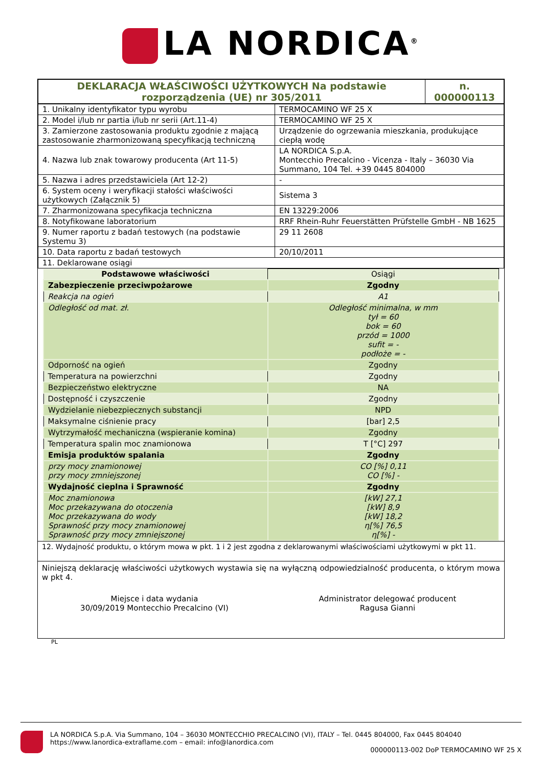LA NORDICA<sup>®</sup>
| DEKLARACJA WŁAŚCIWOŚCI UŻYTKOWYCH Na podstawie rozporządzenia (UE) nr 305/2011 | n. 000000113 |
| 1. Unikalny identyfikator typu wyrobu | TERMOCAMINO WF 25 X |
| 2. Model i/lub nr partia i/lub nr serii (Art.11-4) | TERMOCAMINO WF 25 X |
| 3. Zamierzone zastosowania produktu zgodnie z mającą zastosowanie zharmonizowaną specyfikacją techniczną | Urządzenie do ogrzewania mieszkania, produkujące ciepłą wodę |
| 4. Nazwa lub znak towarowy producenta (Art 11-5) | LA NORDICA S.p.A. Montecchio Precalcino - Vicenza - Italy – 36030 Via Summano, 104 Tel. +39 0445 804000 |
| 5. Nazwa i adres przedstawiciela (Art 12-2) | - |
| 6. System oceny i weryfikacji stałości właściwości użytkowych (Załącznik 5) | Sistema 3 |
| 7. Zharmonizowana specyfikacja techniczna | EN 13229:2006 |
| 8. Notyfikowane laboratorium | RRF Rhein-Ruhr Feuerstätten Prüfstelle GmbH - NB 1625 |
| 9. Numer raportu z badań testowych (na podstawie Systemu 3) | 29 11 2608 |
| 10. Data raportu z badań testowych | 20/10/2011 |
| 11. Deklarowane osiągi | |
| Podstawowe właściwości | Osiągi |
| Zabezpieczenie przeciwpożarowe | Zgodny |
| Reakcja na ogień | A1 |
| Odległość od mat. zł. | Odległość minimalna, w mm tył = 60 bok = 60 przód = 1000 sufit = - podłoże = - |
| Odporność na ogień | Zgodny |
| Temperatura na powierzchni | Zgodny |
| Bezpieczeństwo elektryczne | NA |
| Dostępność i czyszczenie | Zgodny |
| Wydzielanie niebezpiecznych substancji | NPD |
| Maksymalne ciśnienie pracy | [bar] 2,5 |
| Wytrzymałość mechaniczna (wspieranie komina) | Zgodny |
| Temperatura spalin moc znamionowa | T [°C] 297 |
| Emisja produktów spalania | Zgodny |
| przy mocy znamionowej przy mocy zmniejszonej | CO [%] 0,11 CO [%] - |
| Wydajność cieplna i Sprawność | Zgodny |
| Moc znamionowa Moc przekazywana do otoczenia Moc przekazywana do wody Sprawność przy mocy znamionowej Sprawność przy mocy zmniejszonej | [kW] 27,1 [kW] 8,9 [kW] 18,2 η[%] 76,5 η[%] - |
12. Wydajność produktu, o którym mowa w pkt. 1 i 2 jest zgodna z deklarowanymi właściwościami użytkowymi w pkt 11.
Niniejszą deklarację właściwości użytkowych wystawia się na wyłączną odpowiedzialność producenta, o którym mowa w pkt 4.
Miejsce i data wydania
30/09/2019 Montecchio Precalcino (VI)
Administrator delegować producent
Ragusa Gianni
PL
LA NORDICA S.p.A. Via Summano, 104 – 36030 MONTECCHIO PRECALCINO (VI), ITALY – Tel. 0445 804000, Fax 0445 804040
https://www.lanordica-extraflame.com – email: info@lanordica.com
000000113-002 DoP TERMOCAMINO WF 25 X